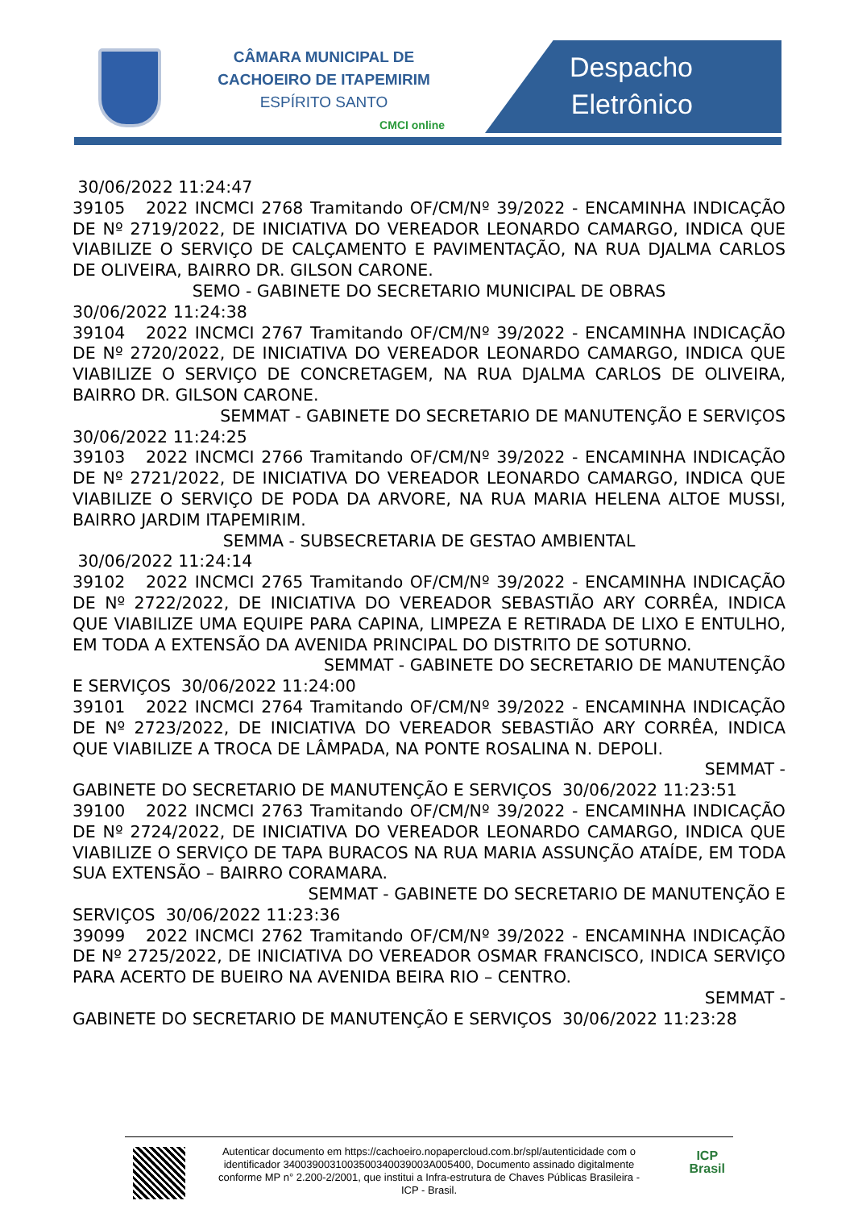CÂMARA MUNICIPAL DE
CACHOEIRO DE ITAPEMIRIM
ESPÍRITO SANTO
CMCI online
Despacho
Eletrônico
30/06/2022 11:24:47
39105 2022 INCMCI 2768 Tramitando OF/CM/Nº 39/2022 - ENCAMINHA INDICAÇÃO DE Nº 2719/2022, DE INICIATIVA DO VEREADOR LEONARDO CAMARGO, INDICA QUE VIABILIZE O SERVIÇO DE CALÇAMENTO E PAVIMENTAÇÃO, NA RUA DJALMA CARLOS DE OLIVEIRA, BAIRRO DR. GILSON CARONE.
SEMO - GABINETE DO SECRETARIO MUNICIPAL DE OBRAS
30/06/2022 11:24:38
39104 2022 INCMCI 2767 Tramitando OF/CM/Nº 39/2022 - ENCAMINHA INDICAÇÃO DE Nº 2720/2022, DE INICIATIVA DO VEREADOR LEONARDO CAMARGO, INDICA QUE VIABILIZE O SERVIÇO DE CONCRETAGEM, NA RUA DJALMA CARLOS DE OLIVEIRA, BAIRRO DR. GILSON CARONE.
SEMMAT - GABINETE DO SECRETARIO DE MANUTENÇÃO E SERVIÇOS
30/06/2022 11:24:25
39103 2022 INCMCI 2766 Tramitando OF/CM/Nº 39/2022 - ENCAMINHA INDICAÇÃO DE Nº 2721/2022, DE INICIATIVA DO VEREADOR LEONARDO CAMARGO, INDICA QUE VIABILIZE O SERVIÇO DE PODA DA ARVORE, NA RUA MARIA HELENA ALTOE MUSSI, BAIRRO JARDIM ITAPEMIRIM.
SEMMA - SUBSECRETARIA DE GESTAO AMBIENTAL
30/06/2022 11:24:14
39102 2022 INCMCI 2765 Tramitando OF/CM/Nº 39/2022 - ENCAMINHA INDICAÇÃO DE Nº 2722/2022, DE INICIATIVA DO VEREADOR SEBASTIÃO ARY CORRÊA, INDICA QUE VIABILIZE UMA EQUIPE PARA CAPINA, LIMPEZA E RETIRADA DE LIXO E ENTULHO, EM TODA A EXTENSÃO DA AVENIDA PRINCIPAL DO DISTRITO DE SOTURNO.
SEMMAT - GABINETE DO SECRETARIO DE MANUTENÇÃO
E SERVIÇOS 30/06/2022 11:24:00
39101 2022 INCMCI 2764 Tramitando OF/CM/Nº 39/2022 - ENCAMINHA INDICAÇÃO DE Nº 2723/2022, DE INICIATIVA DO VEREADOR SEBASTIÃO ARY CORRÊA, INDICA QUE VIABILIZE A TROCA DE LÂMPADA, NA PONTE ROSALINA N. DEPOLI.
SEMMAT -
GABINETE DO SECRETARIO DE MANUTENÇÃO E SERVIÇOS 30/06/2022 11:23:51
39100 2022 INCMCI 2763 Tramitando OF/CM/Nº 39/2022 - ENCAMINHA INDICAÇÃO DE Nº 2724/2022, DE INICIATIVA DO VEREADOR LEONARDO CAMARGO, INDICA QUE VIABILIZE O SERVIÇO DE TAPA BURACOS NA RUA MARIA ASSUNÇÃO ATAÍDE, EM TODA SUA EXTENSÃO – BAIRRO CORAMARA.
SEMMAT - GABINETE DO SECRETARIO DE MANUTENÇÃO E
SERVIÇOS 30/06/2022 11:23:36
39099 2022 INCMCI 2762 Tramitando OF/CM/Nº 39/2022 - ENCAMINHA INDICAÇÃO DE Nº 2725/2022, DE INICIATIVA DO VEREADOR OSMAR FRANCISCO, INDICA SERVIÇO PARA ACERTO DE BUEIRO NA AVENIDA BEIRA RIO – CENTRO.
SEMMAT -
GABINETE DO SECRETARIO DE MANUTENÇÃO E SERVIÇOS 30/06/2022 11:23:28
Autenticar documento em https://cachoeiro.nopapercloud.com.br/spl/autenticidade com o identificador 340039003100350034003900​3A005400, Documento assinado digitalmente conforme MP n° 2.200-2/2001, que institui a Infra-estrutura de Chaves Públicas Brasileira - ICP - Brasil.
ICP
Brasil